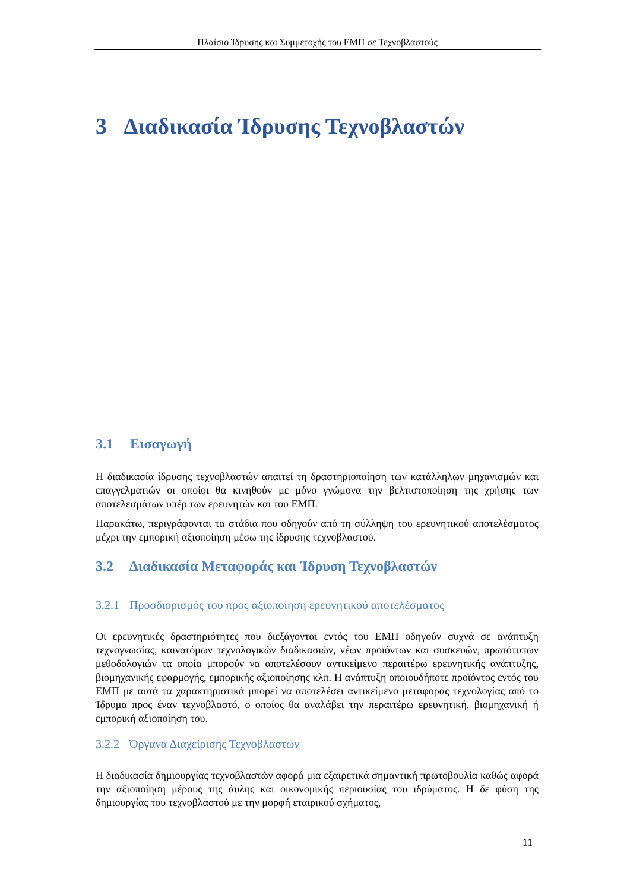Πλαίσιο Ίδρυσης και Συμμετοχής του ΕΜΠ σε Τεχνοβλαστούς
3 Διαδικασία Ίδρυσης Τεχνοβλαστών
3.1 Εισαγωγή
Η διαδικασία ίδρυσης τεχνοβλαστών απαιτεί τη δραστηριοποίηση των κατάλληλων μηχανισμών και επαγγελματιών οι οποίοι θα κινηθούν με μόνο γνώμονα την βελτιστοποίηση της χρήσης των αποτελεσμάτων υπέρ των ερευνητών και του ΕΜΠ.
Παρακάτω, περιγράφονται τα στάδια που οδηγούν από τη σύλληψη του ερευνητικού αποτελέσματος μέχρι την εμπορική αξιοποίηση μέσω της ίδρυσης τεχνοβλαστού.
3.2 Διαδικασία Μεταφοράς και Ίδρυση Τεχνοβλαστών
3.2.1 Προσδιορισμός του προς αξιοποίηση ερευνητικού αποτελέσματος
Οι ερευνητικές δραστηριότητες που διεξάγονται εντός του ΕΜΠ οδηγούν συχνά σε ανάπτυξη τεχνογνωσίας, καινοτόμων τεχνολογικών διαδικασιών, νέων προϊόντων και συσκευών, πρωτότυπων μεθοδολογιών τα οποία μπορούν να αποτελέσουν αντικείμενο περαιτέρω ερευνητικής ανάπτυξης, βιομηχανικής εφαρμογής, εμπορικής αξιοποίησης κλπ. Η ανάπτυξη οποιουδήποτε προϊόντος εντός του ΕΜΠ με αυτά τα χαρακτηριστικά μπορεί να αποτελέσει αντικείμενο μεταφοράς τεχνολογίας από το Ίδρυμα προς έναν τεχνοβλαστό, ο οποίος θα αναλάβει την περαιτέρω ερευνητική, βιομηχανική ή εμπορική αξιοποίηση του.
3.2.2 Όργανα Διαχείρισης Τεχνοβλαστών
Η διαδικασία δημιουργίας τεχνοβλαστών αφορά μια εξαιρετικά σημαντική πρωτοβουλία καθώς αφορά την αξιοποίηση μέρους της άυλης και οικονομικής περιουσίας του ιδρύματος. Η δε φύση της δημιουργίας του τεχνοβλαστού με την μορφή εταιρικού σχήματος,
11